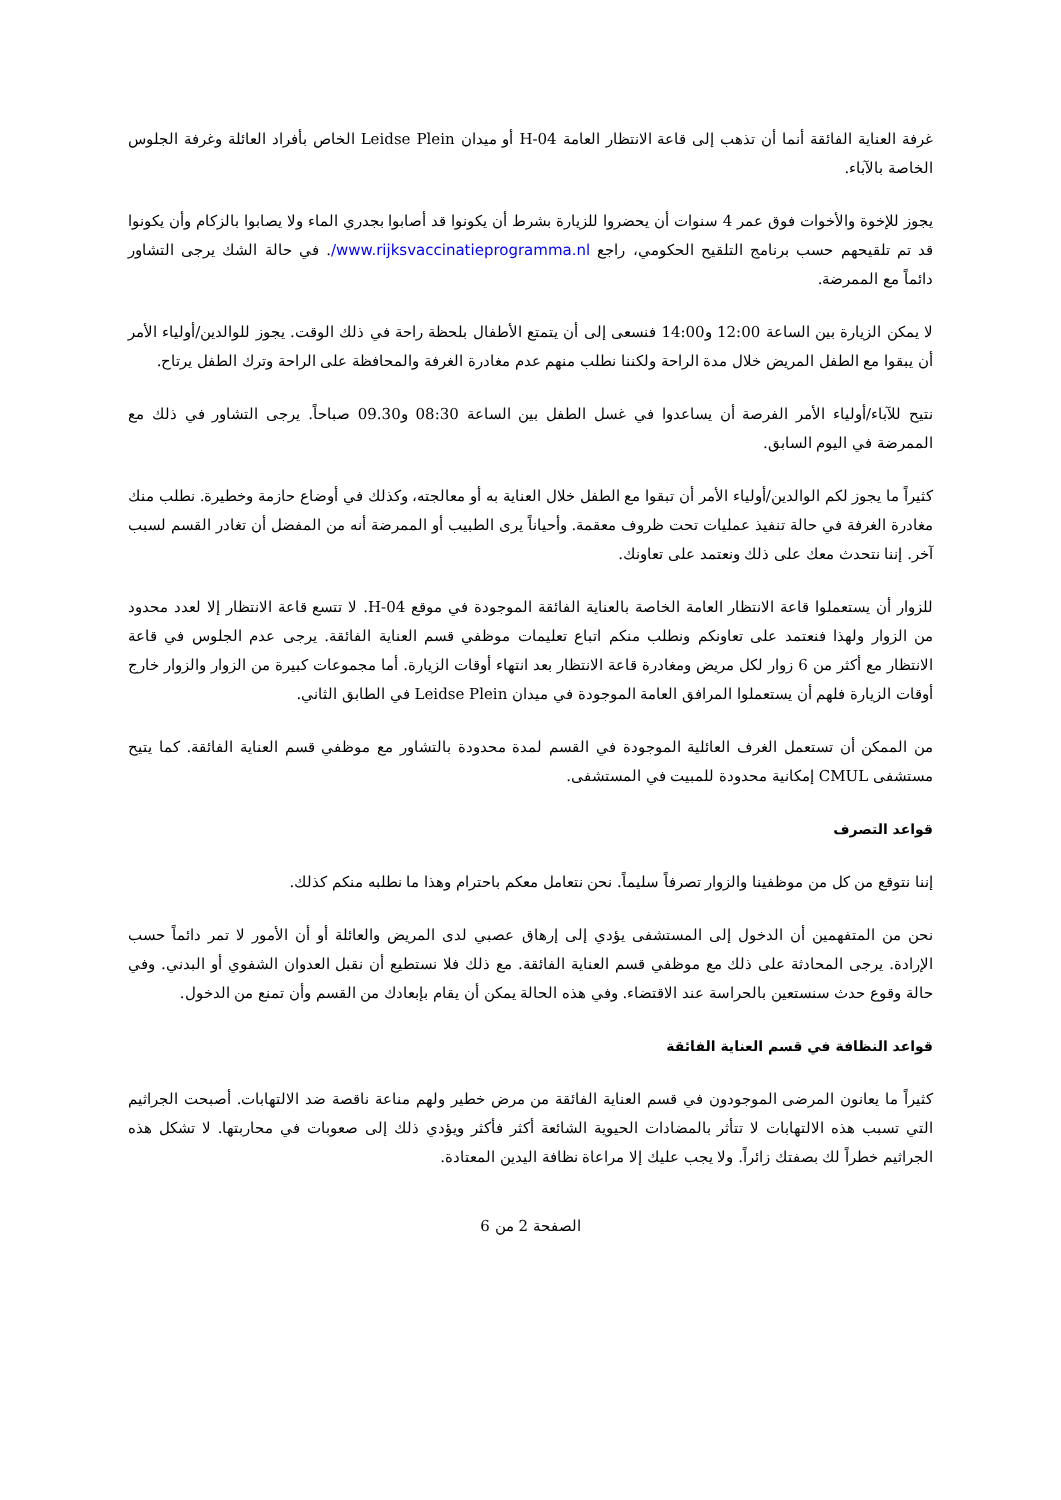غرفة العناية الفائقة أنما أن تذهب إلى قاعة الانتظار العامة H-04 أو ميدان Leidse Plein الخاص بأفراد العائلة وغرفة الجلوس الخاصة بالآباء.
يجوز للإخوة والأخوات فوق عمر 4 سنوات أن يحضروا للزيارة بشرط أن يكونوا قد أصابوا بجدري الماء ولا يصابوا بالزكام وأن يكونوا قد تم تلقيحهم حسب برنامج التلقيح الحكومي، راجع www.rijksvaccinatieprogramma.nl/. في حالة الشك يرجى التشاور دائماً مع الممرضة.
لا يمكن الزيارة بين الساعة 12:00 و14:00 فنسعى إلى أن يتمتع الأطفال بلحظة راحة في ذلك الوقت. يجوز للوالدين/أولياء الأمر أن يبقوا مع الطفل المريض خلال مدة الراحة ولكننا نطلب منهم عدم مغادرة الغرفة والمحافظة على الراحة وترك الطفل يرتاح.
نتيح للآباء/أولياء الأمر الفرصة أن يساعدوا في غسل الطفل بين الساعة 08:30 و09.30 صباحاً. يرجى التشاور في ذلك مع الممرضة في اليوم السابق.
كثيراً ما يجوز لكم الوالدين/أولياء الأمر أن تبقوا مع الطفل خلال العناية به أو معالجته، وكذلك في أوضاع حازمة وخطيرة. نطلب منك مغادرة الغرفة في حالة تنفيذ عمليات تحت ظروف معقمة. وأحياناً يرى الطبيب أو الممرضة أنه من المفضل أن تغادر القسم لسبب آخر. إننا نتحدث معك على ذلك ونعتمد على تعاونك.
للزوار أن يستعملوا قاعة الانتظار العامة الخاصة بالعناية الفائقة الموجودة في موقع H-04. لا تتسع قاعة الانتظار إلا لعدد محدود من الزوار ولهذا فنعتمد على تعاونكم ونطلب منكم اتباع تعليمات موظفي قسم العناية الفائقة. يرجى عدم الجلوس في قاعة الانتظار مع أكثر من 6 زوار لكل مريض ومغادرة قاعة الانتظار بعد انتهاء أوقات الزيارة. أما مجموعات كبيرة من الزوار والزوار خارج أوقات الزيارة فلهم أن يستعملوا المرافق العامة الموجودة في ميدان Leidse Plein في الطابق الثاني.
من الممكن أن تستعمل الغرف العائلية الموجودة في القسم لمدة محدودة بالتشاور مع موظفي قسم العناية الفائقة. كما يتيح مستشفى CMUL إمكانية محدودة للمبيت في المستشفى.
قواعد التصرف
إننا نتوقع من كل من موظفينا والزوار تصرفاً سليماً. نحن نتعامل معكم باحترام وهذا ما نطلبه منكم كذلك.
نحن من المتفهمين أن الدخول إلى المستشفى يؤدي إلى إرهاق عصبي لدى المريض والعائلة أو أن الأمور لا تمر دائماً حسب الإرادة. يرجى المحادثة على ذلك مع موظفي قسم العناية الفائقة. مع ذلك فلا نستطيع أن نقبل العدوان الشفوي أو البدني. وفي حالة وقوع حدث سنستعين بالحراسة عند الاقتضاء. وفي هذه الحالة يمكن أن يقام بإبعادك من القسم وأن تمنع من الدخول.
قواعد النظافة في قسم العناية الفائقة
كثيراً ما يعانون المرضى الموجودون في قسم العناية الفائقة من مرض خطير ولهم مناعة ناقصة ضد الالتهابات. أصبحت الجراثيم التي تسبب هذه الالتهابات لا تتأثر بالمضادات الحيوية الشائعة أكثر فأكثر ويؤدي ذلك إلى صعوبات في محاربتها. لا تشكل هذه الجراثيم خطراً لك بصفتك زائراً. ولا يجب عليك إلا مراعاة نظافة اليدين المعتادة.
الصفحة 2 من 6